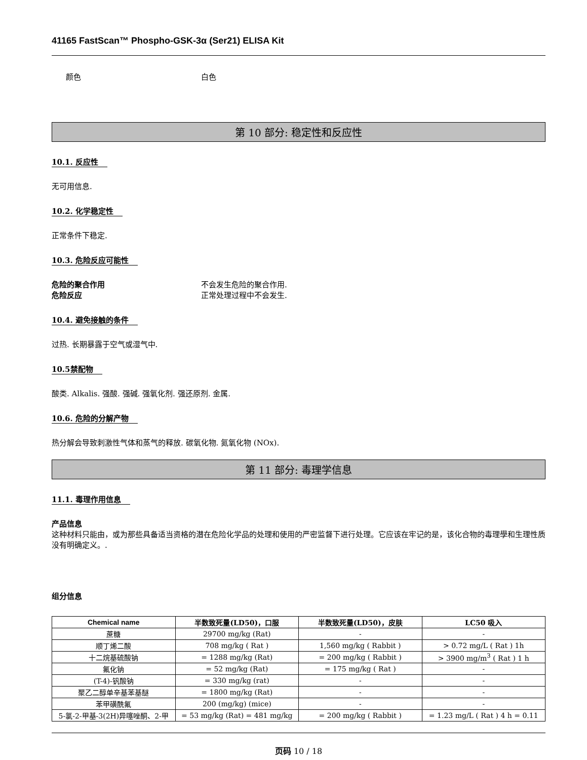41165 FastScan™ Phospho-GSK-3α (Ser21) ELISA Kit
颜色 白色
第 10 部分: 稳定性和反应性
10.1. 反应性
无可用信息.
10.2. 化学稳定性
正常条件下稳定.
10.3. 危险反应可能性
危险的聚合作用 不会发生危险的聚合作用.
危险反应 正常处理过程中不会发生.
10.4. 避免接触的条件
过热. 长期暴露于空气或湿气中.
10.5禁配物
酸类. Alkalis. 强酸. 强碱. 强氧化剂. 强还原剂. 金属.
10.6. 危险的分解产物
热分解会导致刺激性气体和蒸气的释放. 碳氧化物. 氮氧化物 (NOx).
第 11 部分: 毒理学信息
11.1. 毒理作用信息
产品信息
这种材料只能由，或为那些具备适当资格的潜在危险化学品的处理和使用的严密监督下进行处理。它应该在牢记的是，该化合物的毒理學和生理性质没有明确定义。.
组分信息
| Chemical name | 半数致死量(LD50)，口服 | 半数致死量(LD50)，皮肤 | LC50 吸入 |
| --- | --- | --- | --- |
| 蔗糖 | 29700 mg/kg (Rat) | - | - |
| 顺丁烯二酸 | 708 mg/kg ( Rat ) | 1,560 mg/kg ( Rabbit ) | > 0.72 mg/L ( Rat ) 1h |
| 十二烷基硫酸钠 | = 1288 mg/kg (Rat) | = 200 mg/kg ( Rabbit ) | > 3900 mg/m<sup>3</sup> ( Rat ) 1 h |
| 氟化钠 | = 52 mg/kg (Rat) | = 175 mg/kg ( Rat ) | - |
| (T-4)-钒酸钠 | = 330 mg/kg (rat) | - | - |
| 聚乙二醇单辛基苯基醚 | = 1800 mg/kg (Rat) | - | - |
| 苯甲磺酰氟 | 200 (mg/kg) (mice) | - | - |
| 5-氯-2-甲基-3(2H)异噻唑酮、2-甲 | = 53 mg/kg (Rat) = 481 mg/kg | = 200 mg/kg ( Rabbit ) | = 1.23 mg/L ( Rat ) 4 h = 0.11 |
页码 10 / 18